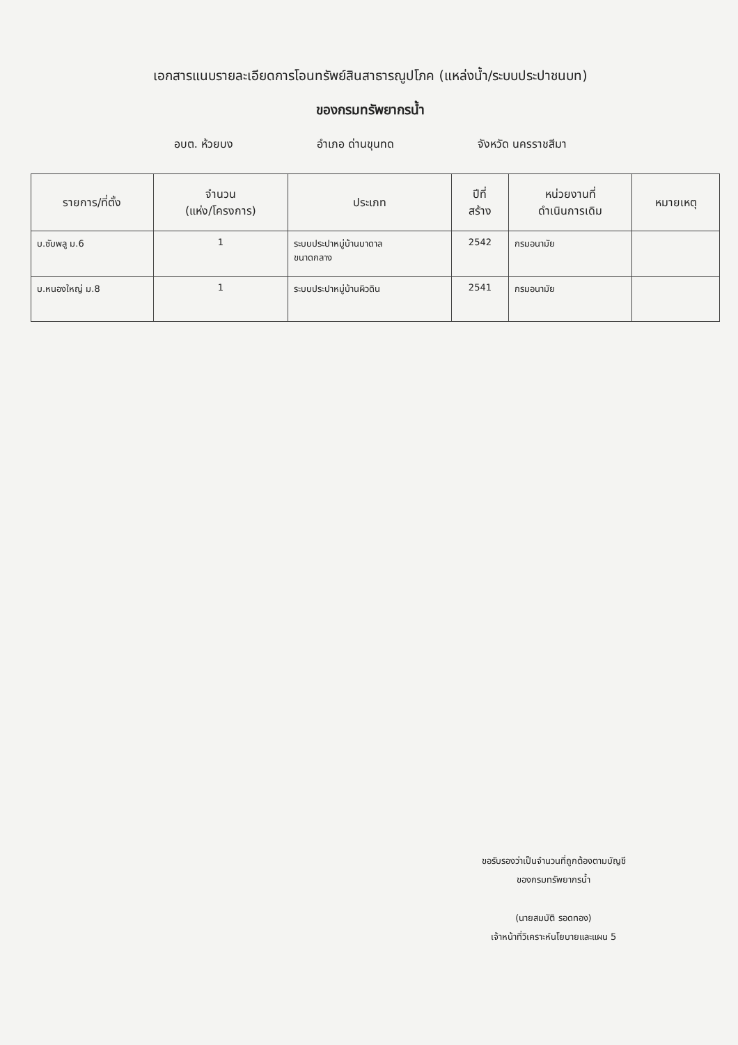เอกสารแนบรายละเอียดการโอนทรัพย์สินสาธารณูปโภค (แหล่งน้ำ/ระบบประปาชนบท)
ของกรมทรัพยากรน้ำ
อบต. ห้วยบง อำเภอ ด่านขุนทด จังหวัด นครราชสีมา
| รายการ/ที่ตั้ง | จำนวน (แห่ง/โครงการ) | ประเภท | ปีที่ สร้าง | หน่วยงานที่ ดำเนินการเดิม | หมายเหตุ |
| --- | --- | --- | --- | --- | --- |
| บ.ซับพลู ม.6 | 1 | ระบบประปาหมู่บ้านบาดาล ขนาดกลาง | 2542 | กรมอนามัย | |
| บ.หนองใหญ่ ม.8 | 1 | ระบบประปาหมู่บ้านผิวดิน | 2541 | กรมอนามัย | |
ขอรับรองว่าเป็นจำนวนที่ถูกต้องตามบัญชี
ของกรมทรัพยากรน้ำ
(นายสมบัติ รอดทอง)
เจ้าหน้าที่วิเคราะห์นโยบายและแผน 5